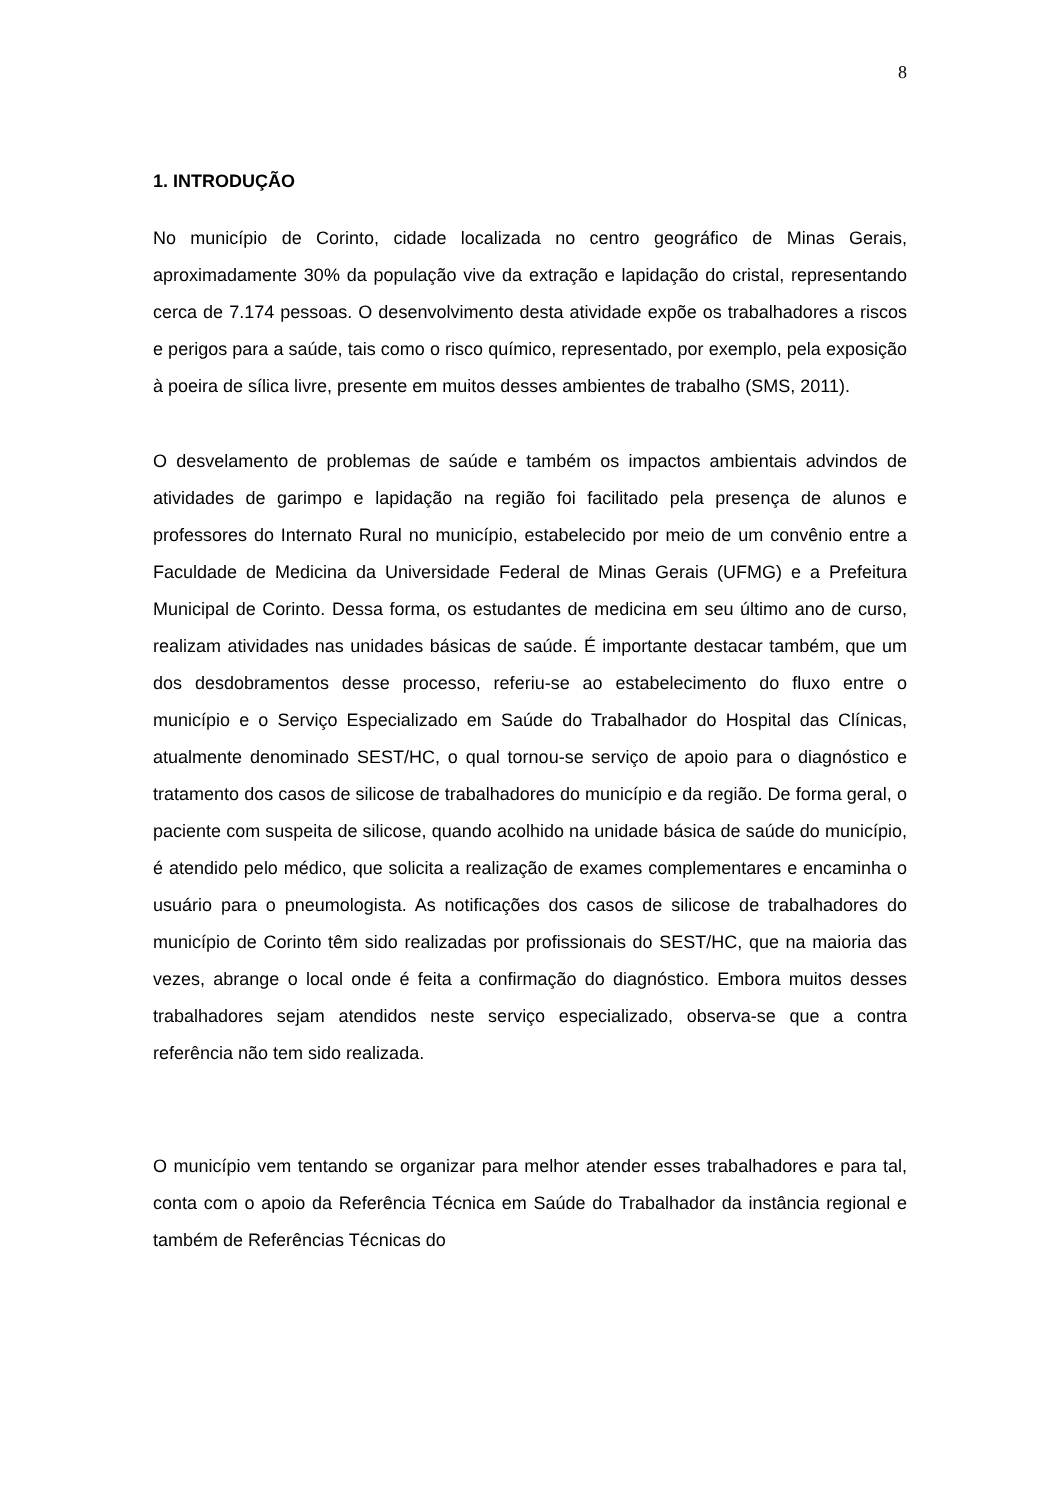8
1. INTRODUÇÃO
No município de Corinto, cidade localizada no centro geográfico de Minas Gerais, aproximadamente 30% da população vive da extração e lapidação do cristal, representando cerca de 7.174 pessoas. O desenvolvimento desta atividade expõe os trabalhadores a riscos e perigos para a saúde, tais como o risco químico, representado, por exemplo, pela exposição à poeira de sílica livre, presente em muitos desses ambientes de trabalho (SMS, 2011).
O desvelamento de problemas de saúde e também os impactos ambientais advindos de atividades de garimpo e lapidação na região foi facilitado pela presença de alunos e professores do Internato Rural no município, estabelecido por meio de um convênio entre a Faculdade de Medicina da Universidade Federal de Minas Gerais (UFMG) e a Prefeitura Municipal de Corinto. Dessa forma, os estudantes de medicina em seu último ano de curso, realizam atividades nas unidades básicas de saúde. É importante destacar também, que um dos desdobramentos desse processo, referiu-se ao estabelecimento do fluxo entre o município e o Serviço Especializado em Saúde do Trabalhador do Hospital das Clínicas, atualmente denominado SEST/HC, o qual tornou-se serviço de apoio para o diagnóstico e tratamento dos casos de silicose de trabalhadores do município e da região. De forma geral, o paciente com suspeita de silicose, quando acolhido na unidade básica de saúde do município, é atendido pelo médico, que solicita a realização de exames complementares e encaminha o usuário para o pneumologista. As notificações dos casos de silicose de trabalhadores do município de Corinto têm sido realizadas por profissionais do SEST/HC, que na maioria das vezes, abrange o local onde é feita a confirmação do diagnóstico. Embora muitos desses trabalhadores sejam atendidos neste serviço especializado, observa-se que a contra referência não tem sido realizada.
O município vem tentando se organizar para melhor atender esses trabalhadores e para tal, conta com o apoio da Referência Técnica em Saúde do Trabalhador da instância regional e também de Referências Técnicas do